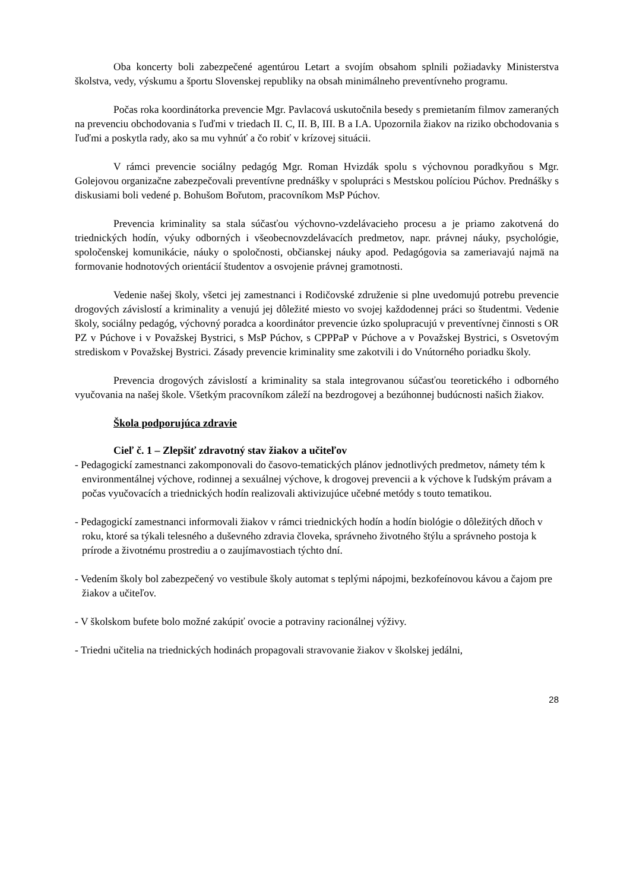Oba koncerty boli zabezpečené agentúrou Letart a svojím obsahom splnili požiadavky Ministerstva školstva, vedy, výskumu a športu Slovenskej republiky na obsah minimálneho preventívneho programu.
Počas roka koordinátorka prevencie Mgr. Pavlacová uskutočnila besedy s premietaním filmov zameraných na prevenciu obchodovania s ľuďmi v triedach II. C, II. B, III. B a I.A. Upozornila žiakov na riziko obchodovania s ľuďmi a poskytla rady, ako sa mu vyhnúť a čo robiť v krízovej situácii.
V rámci prevencie sociálny pedagóg Mgr. Roman Hvizdák spolu s výchovnou poradkyňou s Mgr. Golejovou organizačne zabezpečovali preventívne prednášky v spolupráci s Mestskou políciou Púchov. Prednášky s diskusiami boli vedené p. Bohušom Bořutom, pracovníkom MsP Púchov.
Prevencia kriminality sa stala súčasťou výchovno-vzdelávacieho procesu a je priamo zakotvená do triednických hodín, výuky odborných i všeobecnovzdelávacích predmetov, napr. právnej náuky, psychológie, spoločenskej komunikácie, náuky o spoločnosti, občianskej náuky apod. Pedagógovia sa zameriavajú najmä na formovanie hodnotových orientácií študentov a osvojenie právnej gramotnosti.
Vedenie našej školy, všetci jej zamestnanci i Rodičovské združenie si plne uvedomujú potrebu prevencie drogových závislostí a kriminality a venujú jej dôležité miesto vo svojej každodennej práci so študentmi. Vedenie školy, sociálny pedagóg, výchovný poradca a koordinátor prevencie úzko spolupracujú v preventívnej činnosti s OR PZ v Púchove i v Považskej Bystrici, s MsP Púchov, s CPPPaP v Púchove a v Považskej Bystrici, s Osvetovým strediskom v Považskej Bystrici. Zásady prevencie kriminality sme zakotvili i do Vnútorného poriadku školy.
Prevencia drogových závislostí a kriminality sa stala integrovanou súčasťou teoretického i odborného vyučovania na našej škole. Všetkým pracovníkom záleží na bezdrogovej a bezúhonnej budúcnosti našich žiakov.
Škola podporujúca zdravie
Cieľ č. 1 – Zlepšiť zdravotný stav žiakov a učiteľov
- Pedagogickí zamestnanci zakomponovali do časovo-tematických plánov jednotlivých predmetov, námety tém k environmentálnej výchove, rodinnej a sexuálnej výchove, k drogovej prevencii a k výchove k ľudským právam a počas vyučovacích a triednických hodín realizovali aktivizujúce učebné metódy s touto tematikou.
- Pedagogickí zamestnanci informovali žiakov v rámci triednických hodín a hodín biológie o dôležitých dňoch v roku, ktoré sa týkali telesného a duševného zdravia človeka, správneho životného štýlu a správneho postoja k prírode a životnému prostrediu a o zaujímavostiach týchto dní.
- Vedením školy bol zabezpečený vo vestibule školy automat s teplými nápojmi, bezkofeínovou kávou a čajom pre žiakov a učiteľov.
- V školskom bufete bolo možné zakúpiť ovocie a potraviny racionálnej výživy.
- Triedni učitelia na triednických hodinách propagovali stravovanie žiakov v školskej jedálni,
28